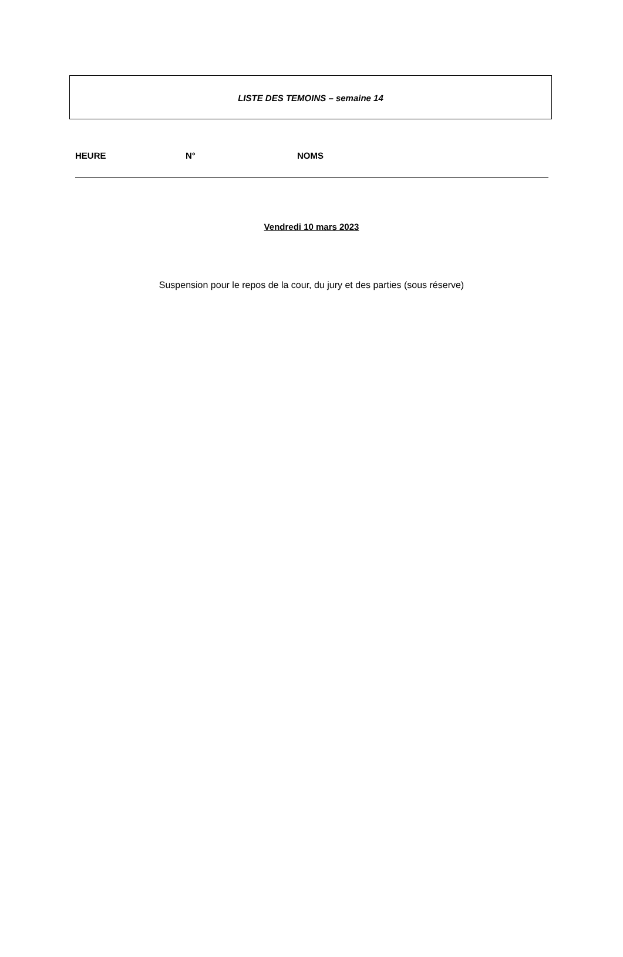LISTE DES TEMOINS – semaine 14
HEURE N° NOMS
Vendredi 10 mars 2023
Suspension pour le repos de la cour, du jury et des parties (sous réserve)